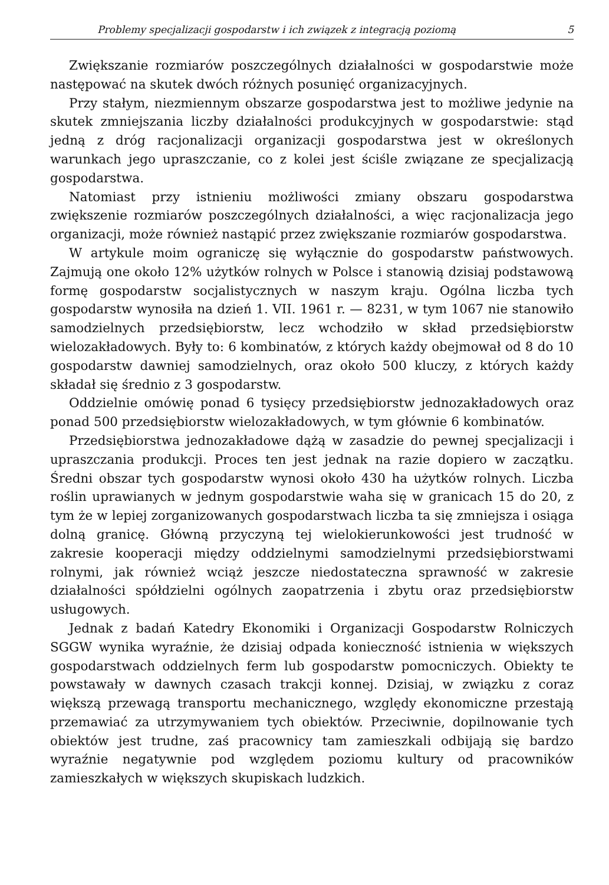Problemy specjalizacji gospodarstw i ich związek z integracją poziomą 5
Zwiększanie rozmiarów poszczególnych działalności w gospodarstwie może następować na skutek dwóch różnych posunięć organizacyjnych.
Przy stałym, niezmiennym obszarze gospodarstwa jest to możliwe jedynie na skutek zmniejszania liczby działalności produkcyjnych w gospodarstwie: stąd jedną z dróg racjonalizacji organizacji gospodarstwa jest w określonych warunkach jego upraszczanie, co z kolei jest ściśle związane ze specjalizacją gospodarstwa.
Natomiast przy istnieniu możliwości zmiany obszaru gospodarstwa zwiększenie rozmiarów poszczególnych działalności, a więc racjonalizacja jego organizacji, może również nastąpić przez zwiększanie rozmiarów gospodarstwa.
W artykule moim ograniczę się wyłącznie do gospodarstw państwowych. Zajmują one około 12% użytków rolnych w Polsce i stanowią dzisiaj podstawową formę gospodarstw socjalistycznych w naszym kraju. Ogólna liczba tych gospodarstw wynosiła na dzień 1. VII. 1961 r. — 8231, w tym 1067 nie stanowiło samodzielnych przedsiębiorstw, lecz wchodziło w skład przedsiębiorstw wielozakładowych. Były to: 6 kombinatów, z których każdy obejmował od 8 do 10 gospodarstw dawniej samodzielnych, oraz około 500 kluczy, z których każdy składał się średnio z 3 gospodarstw.
Oddzielnie omówię ponad 6 tysięcy przedsiębiorstw jednozakładowych oraz ponad 500 przedsiębiorstw wielozakładowych, w tym głównie 6 kombinatów.
Przedsiębiorstwa jednozakładowe dążą w zasadzie do pewnej specjalizacji i upraszczania produkcji. Proces ten jest jednak na razie dopiero w zaczątku. Średni obszar tych gospodarstw wynosi około 430 ha użytków rolnych. Liczba roślin uprawianych w jednym gospodarstwie waha się w granicach 15 do 20, z tym że w lepiej zorganizowanych gospodarstwach liczba ta się zmniejsza i osiąga dolną granicę. Główną przyczyną tej wielokierunkowości jest trudność w zakresie kooperacji między oddzielnymi samodzielnymi przedsiębiorstwami rolnymi, jak również wciąż jeszcze niedostateczna sprawność w zakresie działalności spółdzielni ogólnych zaopatrzenia i zbytu oraz przedsiębiorstw usługowych.
Jednak z badań Katedry Ekonomiki i Organizacji Gospodarstw Rolniczych SGGW wynika wyraźnie, że dzisiaj odpada konieczność istnienia w większych gospodarstwach oddzielnych ferm lub gospodarstw pomocniczych. Obiekty te powstawały w dawnych czasach trakcji konnej. Dzisiaj, w związku z coraz większą przewagą transportu mechanicznego, względy ekonomiczne przestają przemawiać za utrzymywaniem tych obiektów. Przeciwnie, dopilnowanie tych obiektów jest trudne, zaś pracownicy tam zamieszkali odbijają się bardzo wyraźnie negatywnie pod względem poziomu kultury od pracowników zamieszkałych w większych skupiskach ludzkich.